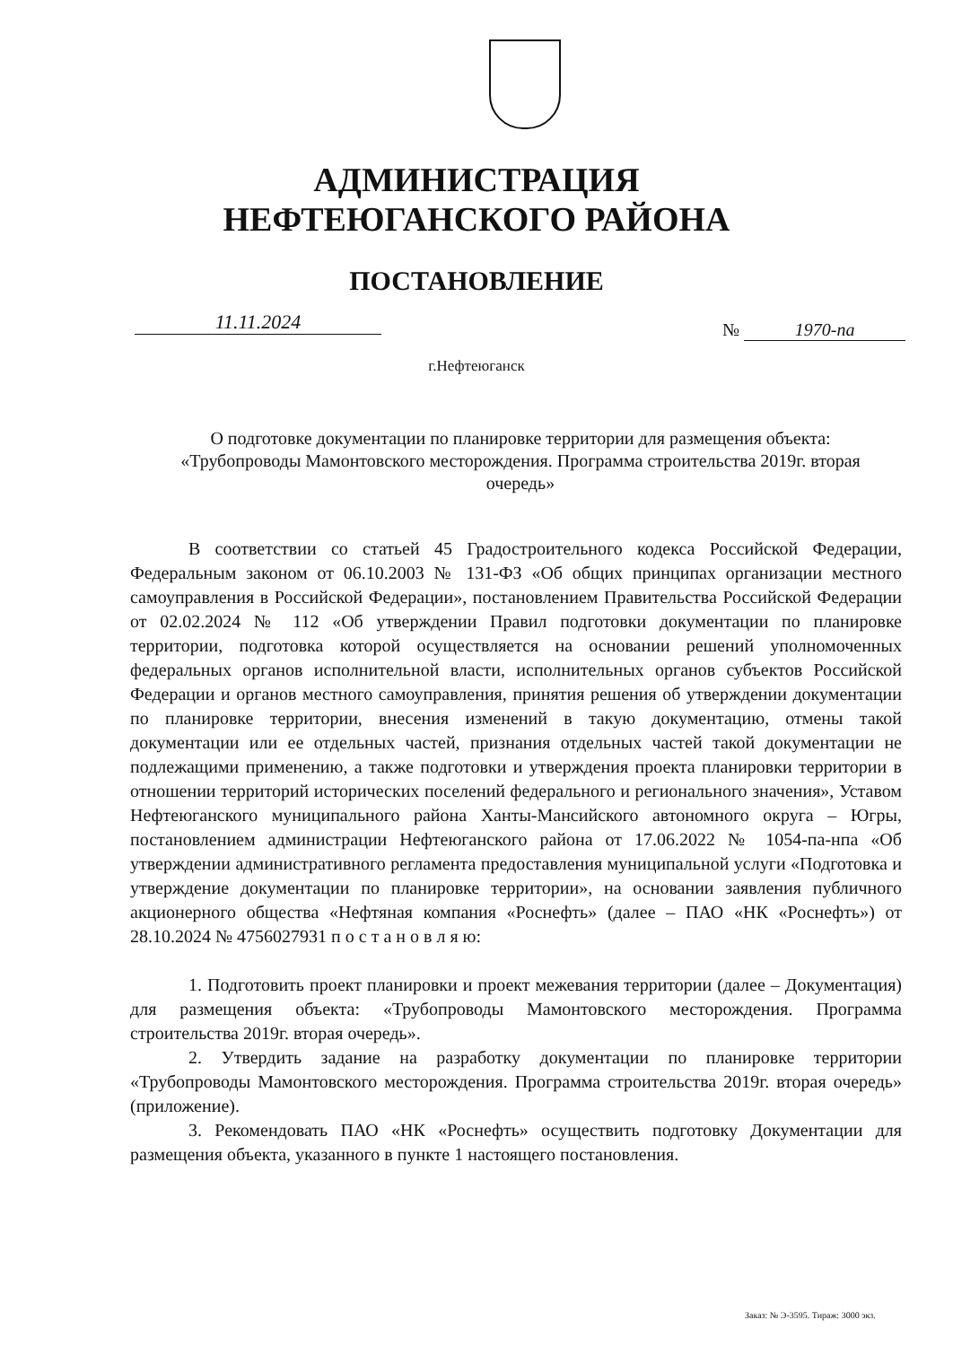АДМИНИСТРАЦИЯ
НЕФТЕЮГАНСКОГО РАЙОНА
ПОСТАНОВЛЕНИЕ
11.11.2024 № 1970-па
г.Нефтеюганск
О подготовке документации по планировке территории для размещения объекта: «Трубопроводы Мамонтовского месторождения. Программа строительства 2019г. вторая очередь»
В соответствии со статьей 45 Градостроительного кодекса Российской Федерации, Федеральным законом от 06.10.2003 № 131-ФЗ «Об общих принципах организации местного самоуправления в Российской Федерации», постановлением Правительства Российской Федерации от 02.02.2024 № 112 «Об утверждении Правил подготовки документации по планировке территории, подготовка которой осуществляется на основании решений уполномоченных федеральных органов исполнительной власти, исполнительных органов субъектов Российской Федерации и органов местного самоуправления, принятия решения об утверждении документации по планировке территории, внесения изменений в такую документацию, отмены такой документации или ее отдельных частей, признания отдельных частей такой документации не подлежащими применению, а также подготовки и утверждения проекта планировки территории в отношении территорий исторических поселений федерального и регионального значения», Уставом Нефтеюганского муниципального района Ханты-Мансийского автономного округа – Югры, постановлением администрации Нефтеюганского района от 17.06.2022 № 1054-па-нпа «Об утверждении административного регламента предоставления муниципальной услуги «Подготовка и утверждение документации по планировке территории», на основании заявления публичного акционерного общества «Нефтяная компания «Роснефть» (далее – ПАО «НК «Роснефть») от 28.10.2024 № 4756027931 п о с т а н о в л я ю:
1. Подготовить проект планировки и проект межевания территории (далее – Документация) для размещения объекта: «Трубопроводы Мамонтовского месторождения. Программа строительства 2019г. вторая очередь».
2. Утвердить задание на разработку документации по планировке территории «Трубопроводы Мамонтовского месторождения. Программа строительства 2019г. вторая очередь» (приложение).
3. Рекомендовать ПАО «НК «Роснефть» осуществить подготовку Документации для размещения объекта, указанного в пункте 1 настоящего постановления.
Заказ: № Э-3595. Тираж: 3000 экз.